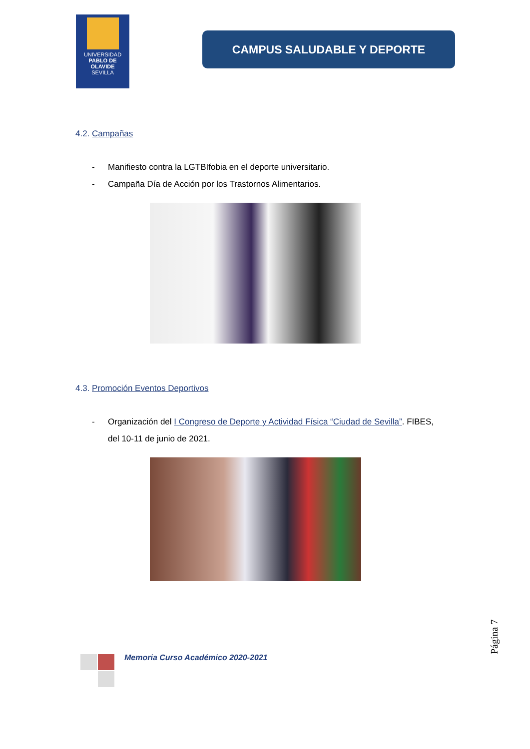UNIVERSIDAD
PABLO DE OLAVIDE
SEVILLA
CAMPUS SALUDABLE Y DEPORTE
4.2. Campañas
- Manifiesto contra la LGTBIfobia en el deporte universitario.
- Campaña Día de Acción por los Trastornos Alimentarios.
4.3. Promoción Eventos Deportivos
- Organización del I Congreso de Deporte y Actividad Física “Ciudad de Sevilla”. FIBES, del 10-11 de junio de 2021.
Página 7
Memoria Curso Académico 2020-2021